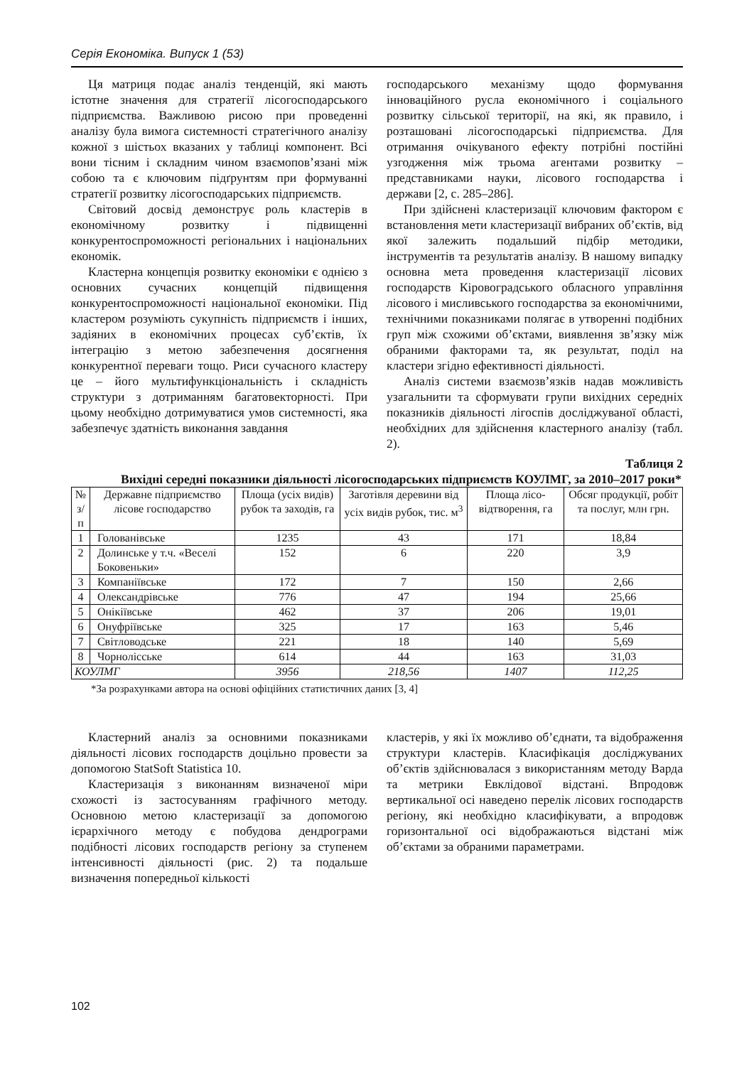Серія Економіка. Випуск 1 (53)
Ця матриця подає аналіз тенденцій, які мають істотне значення для стратегії лісогосподарського підприємства. Важливою рисою при проведенні аналізу була вимога системності стратегічного аналізу кожної з шістьох вказаних у таблиці компонент. Всі вони тісним і складним чином взаємопов’язані між собою та є ключовим підґрунтям при формуванні стратегії розвитку лісогосподарських підприємств.
Світовий досвід демонструє роль кластерів в економічному розвитку і підвищенні конкурентоспроможності регіональних і національних економік.
Кластерна концепція розвитку економіки є однією з основних сучасних концепцій підвищення конкурентоспроможності національної економіки. Під кластером розуміють сукупність підприємств і інших, задіяних в економічних процесах суб’єктів, їх інтеграцію з метою забезпечення досягнення конкурентної переваги тощо. Риси сучасного кластеру це – його мультифункціональність і складність структури з дотриманням багатовекторності. При цьому необхідно дотримуватися умов системності, яка забезпечує здатність виконання завдання
господарського механізму щодо формування інноваційного русла економічного і соціального розвитку сільської території, на які, як правило, і розташовані лісогосподарські підприємства. Для отримання очікуваного ефекту потрібні постійні узгодження між трьома агентами розвитку – представниками науки, лісового господарства і держави [2, с. 285–286].
При здійснені кластеризації ключовим фактором є встановлення мети кластеризації вибраних об’єктів, від якої залежить подальший підбір методики, інструментів та результатів аналізу. В нашому випадку основна мета проведення кластеризації лісових господарств Кіровоградського обласного управління лісового і мисливського господарства за економічними, технічними показниками полягає в утворенні подібних груп між схожими об’єктами, виявлення зв’язку між обраними факторами та, як результат, поділ на кластери згідно ефективності діяльності.
Аналіз системи взаємозв’язків надав можливість узагальнити та сформувати групи вихідних середніх показників діяльності лігоспів досліджуваної області, необхідних для здійснення кластерного аналізу (табл. 2).
Таблиця 2
Вихідні середні показники діяльності лісогосподарських підприємств КОУЛМГ, за 2010–2017 роки*
| № з/п | Державне підприємство лісове господарство | Площа (усіх видів) рубок та заходів, га | Заготівля деревини від усіх видів рубок, тис. м<sup>3</sup> | Площа лісо-відтворення, га | Обсяг продукції, робіт та послуг, млн грн. |
| --- | --- | --- | --- | --- | --- |
| 1 | Голованівське | 1235 | 43 | 171 | 18,84 |
| 2 | Долинське у т.ч. «Веселі Боковеньки» | 152 | 6 | 220 | 3,9 |
| 3 | Компаніївське | 172 | 7 | 150 | 2,66 |
| 4 | Олександрівське | 776 | 47 | 194 | 25,66 |
| 5 | Онікіївське | 462 | 37 | 206 | 19,01 |
| 6 | Онуфріївське | 325 | 17 | 163 | 5,46 |
| 7 | Світловодське | 221 | 18 | 140 | 5,69 |
| 8 | Чорнолісське | 614 | 44 | 163 | 31,03 |
| КОУЛМГ | | 3956 | 218,56 | 1407 | 112,25 |
*За розрахунками автора на основі офіційних статистичних даних [3, 4]
Кластерний аналіз за основними показниками діяльності лісових господарств доцільно провести за допомогою StatSoft Statistica 10.
Кластеризація з виконанням визначеної міри схожості із застосуванням графічного методу. Основною метою кластеризації за допомогою ієрархічного методу є побудова дендрограми подібності лісових господарств регіону за ступенем інтенсивності діяльності (рис. 2) та подальше визначення попередньої кількості
кластерів, у які їх можливо об’єднати, та відображення структури кластерів. Класифікація досліджуваних об’єктів здійснювалася з використанням методу Варда та метрики Евклідової відстані. Впродовж вертикальної осі наведено перелік лісових господарств регіону, які необхідно класифікувати, а впродовж горизонтальної осі відображаються відстані між об’єктами за обраними параметрами.
102